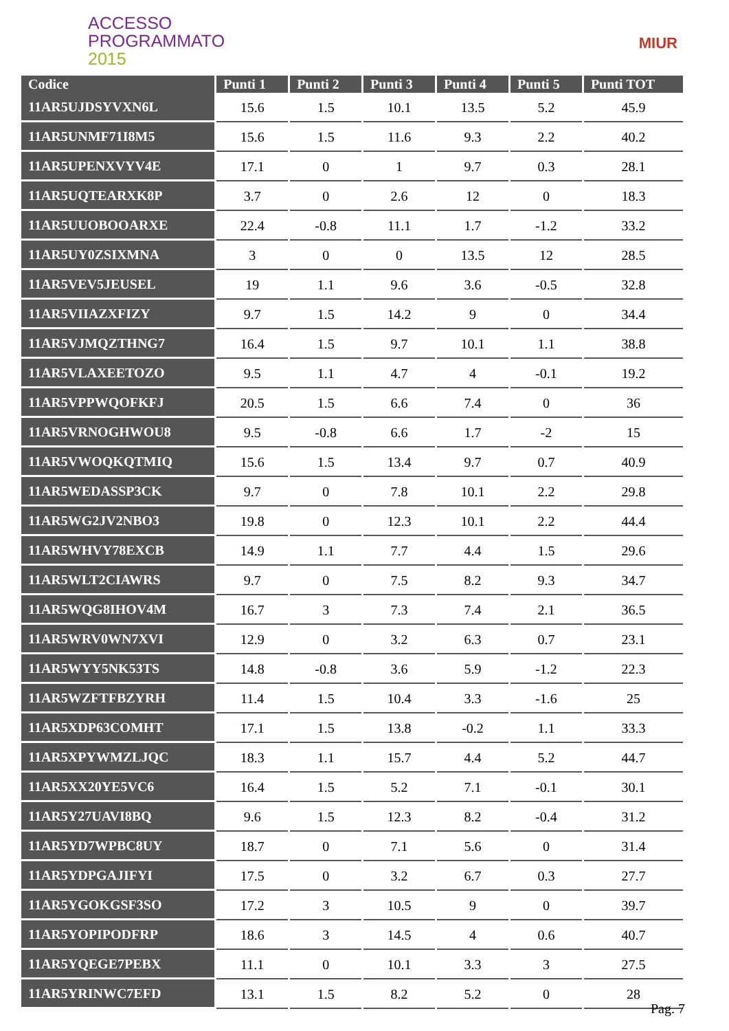ACCESSO
PROGRAMMATO
2015
MIUR
| Codice | Punti 1 | Punti 2 | Punti 3 | Punti 4 | Punti 5 | Punti TOT |
| --- | --- | --- | --- | --- | --- | --- |
| 11AR5UJDSYVXN6L | 15.6 | 1.5 | 10.1 | 13.5 | 5.2 | 45.9 |
| 11AR5UNMF71I8M5 | 15.6 | 1.5 | 11.6 | 9.3 | 2.2 | 40.2 |
| 11AR5UPENXVYV4E | 17.1 | 0 | 1 | 9.7 | 0.3 | 28.1 |
| 11AR5UQTEARXK8P | 3.7 | 0 | 2.6 | 12 | 0 | 18.3 |
| 11AR5UUOBOOARXE | 22.4 | -0.8 | 11.1 | 1.7 | -1.2 | 33.2 |
| 11AR5UY0ZSIXMNA | 3 | 0 | 0 | 13.5 | 12 | 28.5 |
| 11AR5VEV5JEUSEL | 19 | 1.1 | 9.6 | 3.6 | -0.5 | 32.8 |
| 11AR5VIIAZXFIZY | 9.7 | 1.5 | 14.2 | 9 | 0 | 34.4 |
| 11AR5VJMQZTHNG7 | 16.4 | 1.5 | 9.7 | 10.1 | 1.1 | 38.8 |
| 11AR5VLAXEETOZO | 9.5 | 1.1 | 4.7 | 4 | -0.1 | 19.2 |
| 11AR5VPPWQOFKFJ | 20.5 | 1.5 | 6.6 | 7.4 | 0 | 36 |
| 11AR5VRNOGHWOU8 | 9.5 | -0.8 | 6.6 | 1.7 | -2 | 15 |
| 11AR5VWOQKQTMIQ | 15.6 | 1.5 | 13.4 | 9.7 | 0.7 | 40.9 |
| 11AR5WEDASSP3CK | 9.7 | 0 | 7.8 | 10.1 | 2.2 | 29.8 |
| 11AR5WG2JV2NBO3 | 19.8 | 0 | 12.3 | 10.1 | 2.2 | 44.4 |
| 11AR5WHVY78EXCB | 14.9 | 1.1 | 7.7 | 4.4 | 1.5 | 29.6 |
| 11AR5WLT2CIAWRS | 9.7 | 0 | 7.5 | 8.2 | 9.3 | 34.7 |
| 11AR5WQG8IHOV4M | 16.7 | 3 | 7.3 | 7.4 | 2.1 | 36.5 |
| 11AR5WRV0WN7XVI | 12.9 | 0 | 3.2 | 6.3 | 0.7 | 23.1 |
| 11AR5WYY5NK53TS | 14.8 | -0.8 | 3.6 | 5.9 | -1.2 | 22.3 |
| 11AR5WZFTFBZYRH | 11.4 | 1.5 | 10.4 | 3.3 | -1.6 | 25 |
| 11AR5XDP63COMHT | 17.1 | 1.5 | 13.8 | -0.2 | 1.1 | 33.3 |
| 11AR5XPYWMZLJQC | 18.3 | 1.1 | 15.7 | 4.4 | 5.2 | 44.7 |
| 11AR5XX20YE5VC6 | 16.4 | 1.5 | 5.2 | 7.1 | -0.1 | 30.1 |
| 11AR5Y27UAVI8BQ | 9.6 | 1.5 | 12.3 | 8.2 | -0.4 | 31.2 |
| 11AR5YD7WPBC8UY | 18.7 | 0 | 7.1 | 5.6 | 0 | 31.4 |
| 11AR5YDPGAJIFYI | 17.5 | 0 | 3.2 | 6.7 | 0.3 | 27.7 |
| 11AR5YGOKGSF3SO | 17.2 | 3 | 10.5 | 9 | 0 | 39.7 |
| 11AR5YOPIPODFRP | 18.6 | 3 | 14.5 | 4 | 0.6 | 40.7 |
| 11AR5YQEGE7PEBX | 11.1 | 0 | 10.1 | 3.3 | 3 | 27.5 |
| 11AR5YRINWC7EFD | 13.1 | 1.5 | 8.2 | 5.2 | 0 | 28 |
Pag. 7